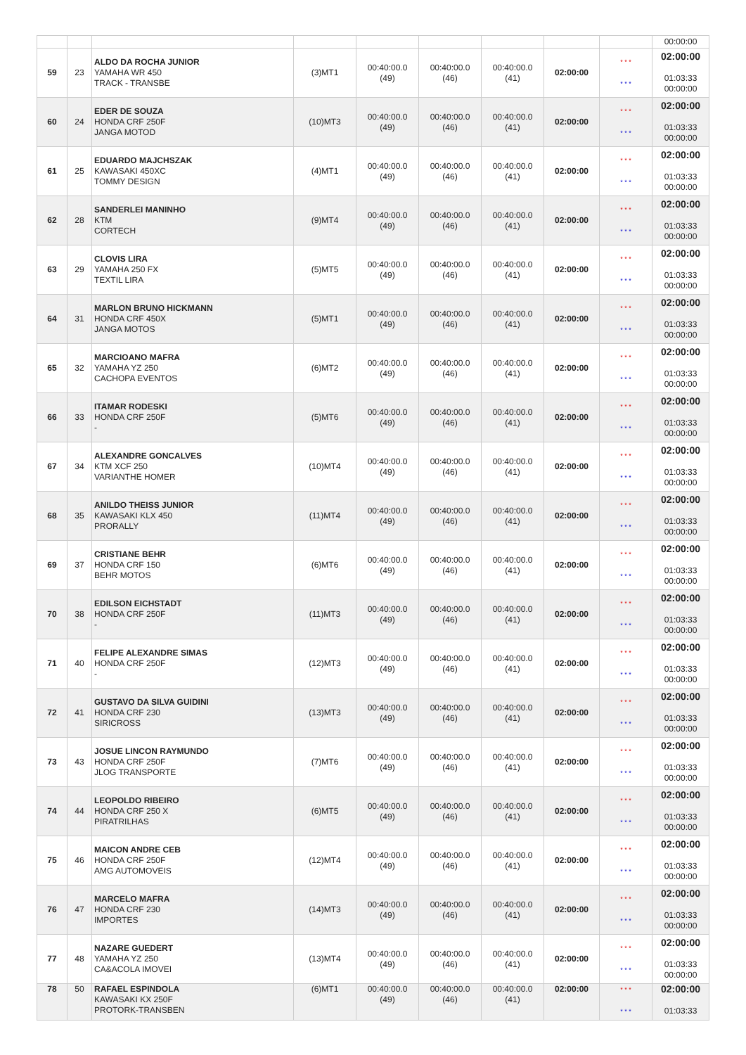| | | | | | | | | | 00:00:00 |
| 59 | 23 | ALDO DA ROCHA JUNIOR YAMAHA WR 450 TRACK - TRANSBE | (3)MT1 | 00:40:00.0 (49) | 00:40:00.0 (46) | 00:40:00.0 (41) | 02:00:00 | * * * * * * | 02:00:00 01:03:33 00:00:00 |
| 60 | 24 | EDER DE SOUZA HONDA CRF 250F JANGA MOTOD | (10)MT3 | 00:40:00.0 (49) | 00:40:00.0 (46) | 00:40:00.0 (41) | 02:00:00 | * * * * * * | 02:00:00 01:03:33 00:00:00 |
| 61 | 25 | EDUARDO MAJCHSZAK KAWASAKI 450XC TOMMY DESIGN | (4)MT1 | 00:40:00.0 (49) | 00:40:00.0 (46) | 00:40:00.0 (41) | 02:00:00 | * * * * * * | 02:00:00 01:03:33 00:00:00 |
| 62 | 28 | SANDERLEI MANINHO KTM CORTECH | (9)MT4 | 00:40:00.0 (49) | 00:40:00.0 (46) | 00:40:00.0 (41) | 02:00:00 | * * * * * * | 02:00:00 01:03:33 00:00:00 |
| 63 | 29 | CLOVIS LIRA YAMAHA 250 FX TEXTIL LIRA | (5)MT5 | 00:40:00.0 (49) | 00:40:00.0 (46) | 00:40:00.0 (41) | 02:00:00 | * * * * * * | 02:00:00 01:03:33 00:00:00 |
| 64 | 31 | MARLON BRUNO HICKMANN HONDA CRF 450X JANGA MOTOS | (5)MT1 | 00:40:00.0 (49) | 00:40:00.0 (46) | 00:40:00.0 (41) | 02:00:00 | * * * * * * | 02:00:00 01:03:33 00:00:00 |
| 65 | 32 | MARCIOANO MAFRA YAMAHA YZ 250 CACHOPA EVENTOS | (6)MT2 | 00:40:00.0 (49) | 00:40:00.0 (46) | 00:40:00.0 (41) | 02:00:00 | * * * * * * | 02:00:00 01:03:33 00:00:00 |
| 66 | 33 | ITAMAR RODESKI HONDA CRF 250F - | (5)MT6 | 00:40:00.0 (49) | 00:40:00.0 (46) | 00:40:00.0 (41) | 02:00:00 | * * * * * * | 02:00:00 01:03:33 00:00:00 |
| 67 | 34 | ALEXANDRE GONCALVES KTM XCF 250 VARIANTHE HOMER | (10)MT4 | 00:40:00.0 (49) | 00:40:00.0 (46) | 00:40:00.0 (41) | 02:00:00 | * * * * * * | 02:00:00 01:03:33 00:00:00 |
| 68 | 35 | ANILDO THEISS JUNIOR KAWASAKI KLX 450 PRORALLY | (11)MT4 | 00:40:00.0 (49) | 00:40:00.0 (46) | 00:40:00.0 (41) | 02:00:00 | * * * * * * | 02:00:00 01:03:33 00:00:00 |
| 69 | 37 | CRISTIANE BEHR HONDA CRF 150 BEHR MOTOS | (6)MT6 | 00:40:00.0 (49) | 00:40:00.0 (46) | 00:40:00.0 (41) | 02:00:00 | * * * * * * | 02:00:00 01:03:33 00:00:00 |
| 70 | 38 | EDILSON EICHSTADT HONDA CRF 250F - | (11)MT3 | 00:40:00.0 (49) | 00:40:00.0 (46) | 00:40:00.0 (41) | 02:00:00 | * * * * * * | 02:00:00 01:03:33 00:00:00 |
| 71 | 40 | FELIPE ALEXANDRE SIMAS HONDA CRF 250F - | (12)MT3 | 00:40:00.0 (49) | 00:40:00.0 (46) | 00:40:00.0 (41) | 02:00:00 | * * * * * * | 02:00:00 01:03:33 00:00:00 |
| 72 | 41 | GUSTAVO DA SILVA GUIDINI HONDA CRF 230 SIRICROSS | (13)MT3 | 00:40:00.0 (49) | 00:40:00.0 (46) | 00:40:00.0 (41) | 02:00:00 | * * * * * * | 02:00:00 01:03:33 00:00:00 |
| 73 | 43 | JOSUE LINCON RAYMUNDO HONDA CRF 250F JLOG TRANSPORTE | (7)MT6 | 00:40:00.0 (49) | 00:40:00.0 (46) | 00:40:00.0 (41) | 02:00:00 | * * * * * * | 02:00:00 01:03:33 00:00:00 |
| 74 | 44 | LEOPOLDO RIBEIRO HONDA CRF 250 X PIRATRILHAS | (6)MT5 | 00:40:00.0 (49) | 00:40:00.0 (46) | 00:40:00.0 (41) | 02:00:00 | * * * * * * | 02:00:00 01:03:33 00:00:00 |
| 75 | 46 | MAICON ANDRE CEB HONDA CRF 250F AMG AUTOMOVEIS | (12)MT4 | 00:40:00.0 (49) | 00:40:00.0 (46) | 00:40:00.0 (41) | 02:00:00 | * * * * * * | 02:00:00 01:03:33 00:00:00 |
| 76 | 47 | MARCELO MAFRA HONDA CRF 230 IMPORTES | (14)MT3 | 00:40:00.0 (49) | 00:40:00.0 (46) | 00:40:00.0 (41) | 02:00:00 | * * * * * * | 02:00:00 01:03:33 00:00:00 |
| 77 | 48 | NAZARE GUEDERT YAMAHA YZ 250 CA&ACOLA IMOVEI | (13)MT4 | 00:40:00.0 (49) | 00:40:00.0 (46) | 00:40:00.0 (41) | 02:00:00 | * * * * * * | 02:00:00 01:03:33 00:00:00 |
| 78 | 50 | RAFAEL ESPINDOLA KAWASAKI KX 250F PROTORK-TRANSBEN | (6)MT1 | 00:40:00.0 (49) | 00:40:00.0 (46) | 00:40:00.0 (41) | 02:00:00 | * * * * * * | 02:00:00 01:03:33 |